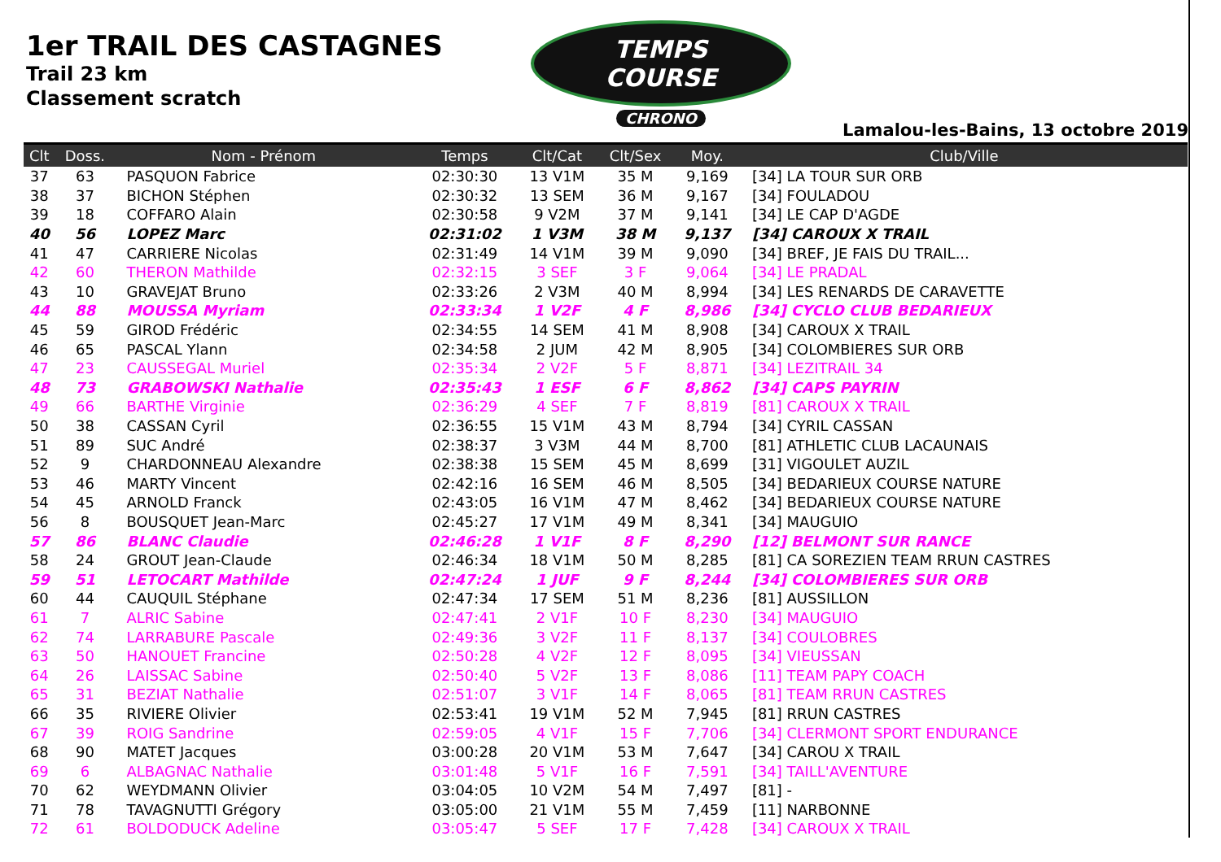1er TRAIL DES CASTAGNES
Trail 23 km
Classement scratch
TEMPS COURSE
CHRONO
Lamalou-les-Bains, 13 octobre 2019
| Clt | Doss. | Nom - Prénom | Temps | Clt/Cat | Clt/Sex | Moy. | Club/Ville |
| --- | --- | --- | --- | --- | --- | --- | --- |
| 37 | 63 | PASQUON Fabrice | 02:30:30 | 13 V1M | 35 M | 9,169 | [34] LA TOUR SUR ORB |
| 38 | 37 | BICHON Stéphen | 02:30:32 | 13 SEM | 36 M | 9,167 | [34] FOULADOU |
| 39 | 18 | COFFARO Alain | 02:30:58 | 9 V2M | 37 M | 9,141 | [34] LE CAP D'AGDE |
| 40 | 56 | LOPEZ Marc | 02:31:02 | 1 V3M | 38 M | 9,137 | [34] CAROUX X TRAIL |
| 41 | 47 | CARRIERE Nicolas | 02:31:49 | 14 V1M | 39 M | 9,090 | [34] BREF, JE FAIS DU TRAIL... |
| 42 | 60 | THERON Mathilde | 02:32:15 | 3 SEF | 3 F | 9,064 | [34] LE PRADAL |
| 43 | 10 | GRAVEJAT Bruno | 02:33:26 | 2 V3M | 40 M | 8,994 | [34] LES RENARDS DE CARAVETTE |
| 44 | 88 | MOUSSA Myriam | 02:33:34 | 1 V2F | 4 F | 8,986 | [34] CYCLO CLUB BEDARIEUX |
| 45 | 59 | GIROD Frédéric | 02:34:55 | 14 SEM | 41 M | 8,908 | [34] CAROUX X TRAIL |
| 46 | 65 | PASCAL Ylann | 02:34:58 | 2 JUM | 42 M | 8,905 | [34] COLOMBIERES SUR ORB |
| 47 | 23 | CAUSSEGAL Muriel | 02:35:34 | 2 V2F | 5 F | 8,871 | [34] LEZITRAIL 34 |
| 48 | 73 | GRABOWSKI Nathalie | 02:35:43 | 1 ESF | 6 F | 8,862 | [34] CAPS PAYRIN |
| 49 | 66 | BARTHE Virginie | 02:36:29 | 4 SEF | 7 F | 8,819 | [81] CAROUX X TRAIL |
| 50 | 38 | CASSAN Cyril | 02:36:55 | 15 V1M | 43 M | 8,794 | [34] CYRIL CASSAN |
| 51 | 89 | SUC André | 02:38:37 | 3 V3M | 44 M | 8,700 | [81] ATHLETIC CLUB LACAUNAIS |
| 52 | 9 | CHARDONNEAU Alexandre | 02:38:38 | 15 SEM | 45 M | 8,699 | [31] VIGOULET AUZIL |
| 53 | 46 | MARTY Vincent | 02:42:16 | 16 SEM | 46 M | 8,505 | [34] BEDARIEUX COURSE NATURE |
| 54 | 45 | ARNOLD Franck | 02:43:05 | 16 V1M | 47 M | 8,462 | [34] BEDARIEUX COURSE NATURE |
| 56 | 8 | BOUSQUET Jean-Marc | 02:45:27 | 17 V1M | 49 M | 8,341 | [34] MAUGUIO |
| 57 | 86 | BLANC Claudie | 02:46:28 | 1 V1F | 8 F | 8,290 | [12] BELMONT SUR RANCE |
| 58 | 24 | GROUT Jean-Claude | 02:46:34 | 18 V1M | 50 M | 8,285 | [81] CA SOREZIEN TEAM RRUN CASTRES |
| 59 | 51 | LETOCART Mathilde | 02:47:24 | 1 JUF | 9 F | 8,244 | [34] COLOMBIERES SUR ORB |
| 60 | 44 | CAUQUIL Stéphane | 02:47:34 | 17 SEM | 51 M | 8,236 | [81] AUSSILLON |
| 61 | 7 | ALRIC Sabine | 02:47:41 | 2 V1F | 10 F | 8,230 | [34] MAUGUIO |
| 62 | 74 | LARRABURE Pascale | 02:49:36 | 3 V2F | 11 F | 8,137 | [34] COULOBRES |
| 63 | 50 | HANOUET Francine | 02:50:28 | 4 V2F | 12 F | 8,095 | [34] VIEUSSAN |
| 64 | 26 | LAISSAC Sabine | 02:50:40 | 5 V2F | 13 F | 8,086 | [11] TEAM PAPY COACH |
| 65 | 31 | BEZIAT Nathalie | 02:51:07 | 3 V1F | 14 F | 8,065 | [81] TEAM RRUN CASTRES |
| 66 | 35 | RIVIERE Olivier | 02:53:41 | 19 V1M | 52 M | 7,945 | [81] RRUN CASTRES |
| 67 | 39 | ROIG Sandrine | 02:59:05 | 4 V1F | 15 F | 7,706 | [34] CLERMONT SPORT ENDURANCE |
| 68 | 90 | MATET Jacques | 03:00:28 | 20 V1M | 53 M | 7,647 | [34] CAROU X TRAIL |
| 69 | 6 | ALBAGNAC Nathalie | 03:01:48 | 5 V1F | 16 F | 7,591 | [34] TAILL'AVENTURE |
| 70 | 62 | WEYDMANN Olivier | 03:04:05 | 10 V2M | 54 M | 7,497 | [81] - |
| 71 | 78 | TAVAGNUTTI Grégory | 03:05:00 | 21 V1M | 55 M | 7,459 | [11] NARBONNE |
| 72 | 61 | BOLDODUCK Adeline | 03:05:47 | 5 SEF | 17 F | 7,428 | [34] CAROUX X TRAIL |